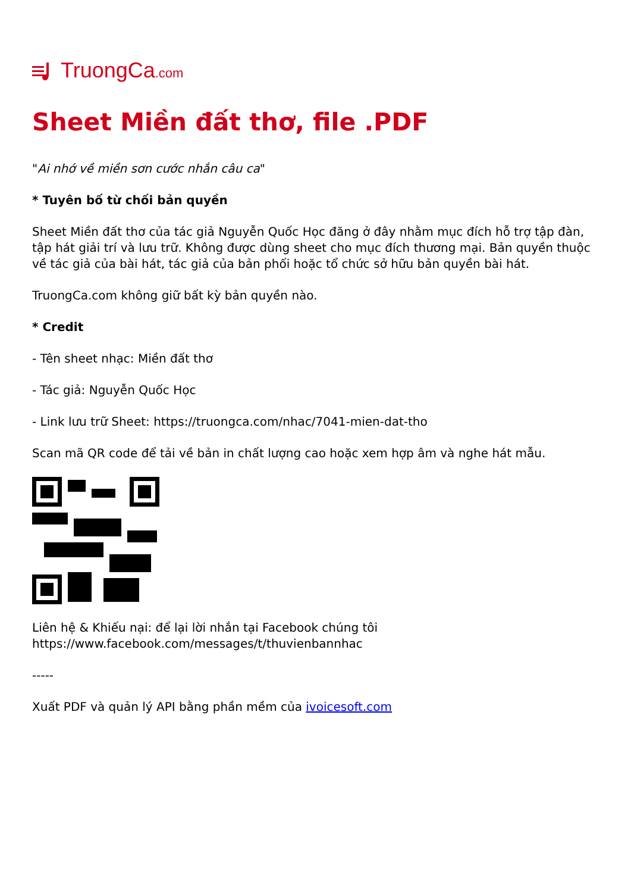TruongCa.com
Sheet Miền đất thơ, file .PDF
"Ai nhớ về miền sơn cước nhắn câu ca"
* Tuyên bố từ chối bản quyền
Sheet Miền đất thơ của tác giả Nguyễn Quốc Học đăng ở đây nhằm mục đích hỗ trợ tập đàn, tập hát giải trí và lưu trữ. Không được dùng sheet cho mục đích thương mại. Bản quyền thuộc về tác giả của bài hát, tác giả của bản phối hoặc tổ chức sở hữu bản quyền bài hát.
TruongCa.com không giữ bất kỳ bản quyền nào.
* Credit
- Tên sheet nhạc: Miền đất thơ
- Tác giả: Nguyễn Quốc Học
- Link lưu trữ Sheet: https://truongca.com/nhac/7041-mien-dat-tho
Scan mã QR code để tải về bản in chất lượng cao hoặc xem hợp âm và nghe hát mẫu.
Liên hệ & Khiếu nại: để lại lời nhắn tại Facebook chúng tôi https://www.facebook.com/messages/t/thuvienbannhac
-----
Xuất PDF và quản lý API bằng phần mềm của ivoicesoft.com